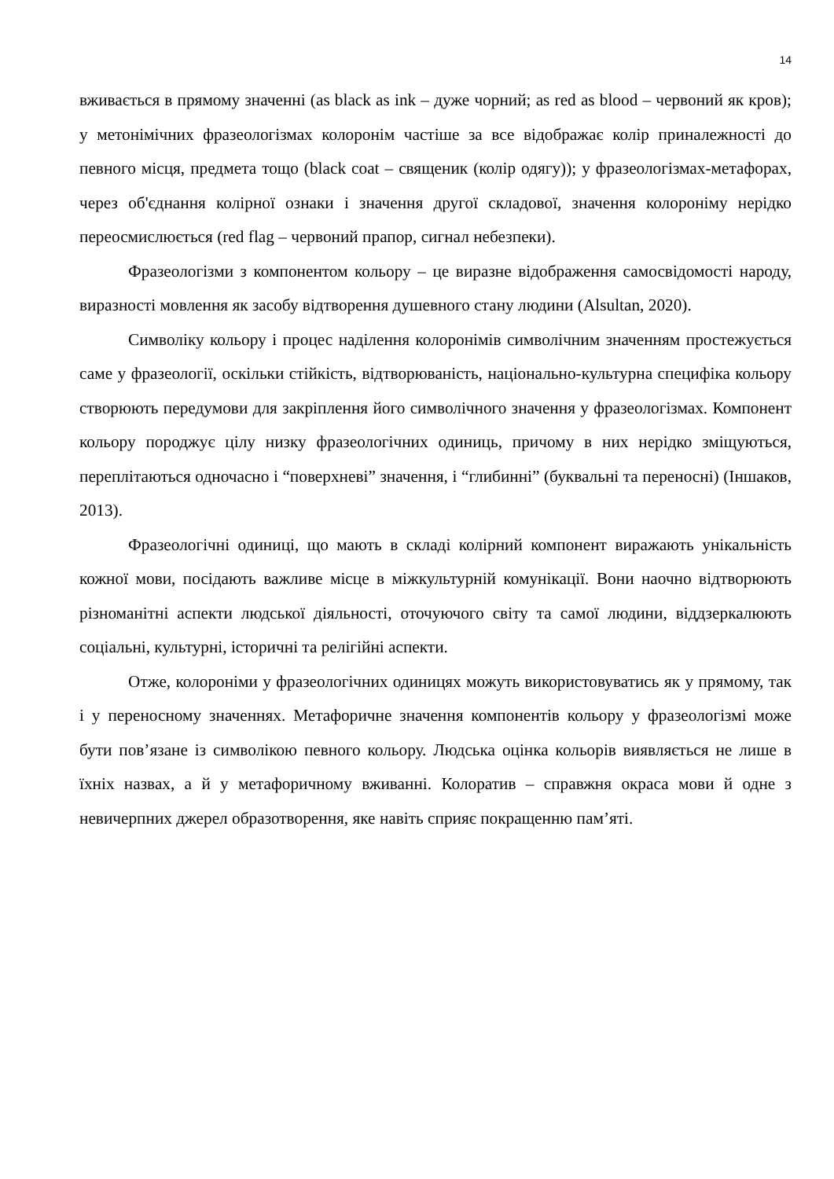14
вживається в прямому значенні (as black as ink – дуже чорний; as red as blood – червоний як кров); у метонімічних фразеологізмах колоронім частіше за все відображає колір приналежності до певного місця, предмета тощо (black coat – священик (колір одягу)); у фразеологізмах-метафорах, через об'єднання колірної ознаки і значення другої складової, значення колороніму нерідко переосмислюється (red flag – червоний прапор, сигнал небезпеки).
Фразеологізми з компонентом кольору – це виразне відображення самосвідомості народу, виразності мовлення як засобу відтворення душевного стану людини (Alsultan, 2020).
Символіку кольору і процес наділення колоронімів символічним значенням простежується саме у фразеології, оскільки стійкість, відтворюваність, національно-культурна специфіка кольору створюють передумови для закріплення його символічного значення у фразеологізмах. Компонент кольору породжує цілу низку фразеологічних одиниць, причому в них нерідко зміщуються, переплітаються одночасно і “поверхневі” значення, і “глибинні” (буквальні та переносні) (Іншаков, 2013).
Фразеологічні одиниці, що мають в складі колірний компонент виражають унікальність кожної мови, посідають важливе місце в міжкультурній комунікації. Вони наочно відтворюють різноманітні аспекти людської діяльності, оточуючого світу та самої людини, віддзеркалюють соціальні, культурні, історичні та релігійні аспекти.
Отже, колороніми у фразеологічних одиницях можуть використовуватись як у прямому, так і у переносному значеннях. Метафоричне значення компонентів кольору у фразеологізмі може бути пов’язане із символікою певного кольору. Людська оцінка кольорів виявляється не лише в їхніх назвах, а й у метафоричному вживанні. Колоратив – справжня окраса мови й одне з невичерпних джерел образотворення, яке навіть сприяє покращенню пам’яті.